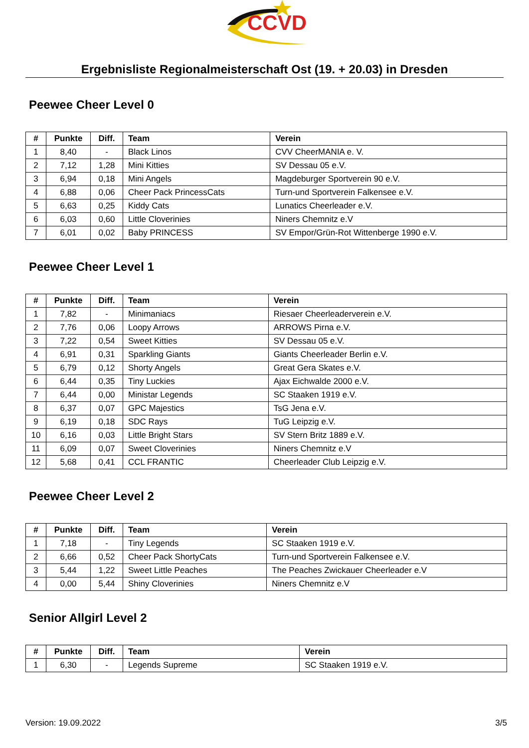CCVD
Ergebnisliste Regionalmeisterschaft Ost (19. + 20.03) in Dresden
Peewee Cheer Level 0
| # | Punkte | Diff. | Team | Verein |
| --- | --- | --- | --- | --- |
| 1 | 8,40 | - | Black Linos | CVV CheerMANIA e. V. |
| 2 | 7,12 | 1,28 | Mini Kitties | SV Dessau 05 e.V. |
| 3 | 6,94 | 0,18 | Mini Angels | Magdeburger Sportverein 90 e.V. |
| 4 | 6,88 | 0,06 | Cheer Pack PrincessCats | Turn-und Sportverein Falkensee e.V. |
| 5 | 6,63 | 0,25 | Kiddy Cats | Lunatics Cheerleader e.V. |
| 6 | 6,03 | 0,60 | Little Cloverinies | Niners Chemnitz e.V |
| 7 | 6,01 | 0,02 | Baby PRINCESS | SV Empor/Grün-Rot Wittenberge 1990 e.V. |
Peewee Cheer Level 1
| # | Punkte | Diff. | Team | Verein |
| --- | --- | --- | --- | --- |
| 1 | 7,82 | - | Minimaniacs | Riesaer Cheerleaderverein e.V. |
| 2 | 7,76 | 0,06 | Loopy Arrows | ARROWS Pirna e.V. |
| 3 | 7,22 | 0,54 | Sweet Kitties | SV Dessau 05 e.V. |
| 4 | 6,91 | 0,31 | Sparkling Giants | Giants Cheerleader Berlin e.V. |
| 5 | 6,79 | 0,12 | Shorty Angels | Great Gera Skates e.V. |
| 6 | 6,44 | 0,35 | Tiny Luckies | Ajax Eichwalde 2000 e.V. |
| 7 | 6,44 | 0,00 | Ministar Legends | SC Staaken 1919 e.V. |
| 8 | 6,37 | 0,07 | GPC Majestics | TsG Jena e.V. |
| 9 | 6,19 | 0,18 | SDC Rays | TuG Leipzig e.V. |
| 10 | 6,16 | 0,03 | Little Bright Stars | SV Stern Britz 1889 e.V. |
| 11 | 6,09 | 0,07 | Sweet Cloverinies | Niners Chemnitz e.V |
| 12 | 5,68 | 0,41 | CCL FRANTIC | Cheerleader Club Leipzig e.V. |
Peewee Cheer Level 2
| # | Punkte | Diff. | Team | Verein |
| --- | --- | --- | --- | --- |
| 1 | 7,18 | - | Tiny Legends | SC Staaken 1919 e.V. |
| 2 | 6,66 | 0,52 | Cheer Pack ShortyCats | Turn-und Sportverein Falkensee e.V. |
| 3 | 5,44 | 1,22 | Sweet Little Peaches | The Peaches Zwickauer Cheerleader e.V |
| 4 | 0,00 | 5,44 | Shiny Cloverinies | Niners Chemnitz e.V |
Senior Allgirl Level 2
| # | Punkte | Diff. | Team | Verein |
| --- | --- | --- | --- | --- |
| 1 | 6,30 | - | Legends Supreme | SC Staaken 1919 e.V. |
Version: 19.09.2022 3/5